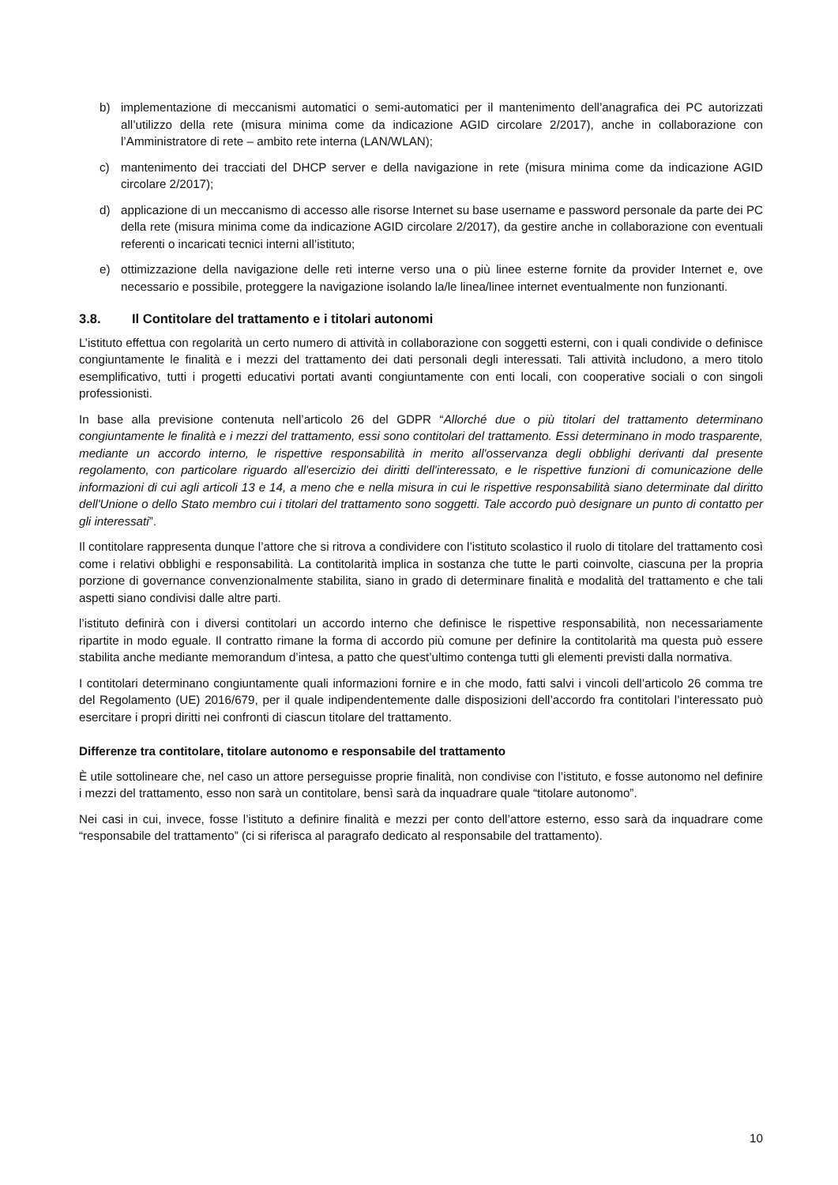b) implementazione di meccanismi automatici o semi-automatici per il mantenimento dell’anagrafica dei PC autorizzati all’utilizzo della rete (misura minima come da indicazione AGID circolare 2/2017), anche in collaborazione con l’Amministratore di rete – ambito rete interna (LAN/WLAN);
c) mantenimento dei tracciati del DHCP server e della navigazione in rete (misura minima come da indicazione AGID circolare 2/2017);
d) applicazione di un meccanismo di accesso alle risorse Internet su base username e password personale da parte dei PC della rete (misura minima come da indicazione AGID circolare 2/2017), da gestire anche in collaborazione con eventuali referenti o incaricati tecnici interni all’istituto;
e) ottimizzazione della navigazione delle reti interne verso una o più linee esterne fornite da provider Internet e, ove necessario e possibile, proteggere la navigazione isolando la/le linea/linee internet eventualmente non funzionanti.
3.8. Il Contitolare del trattamento e i titolari autonomi
L’istituto effettua con regolarità un certo numero di attività in collaborazione con soggetti esterni, con i quali condivide o definisce congiuntamente le finalità e i mezzi del trattamento dei dati personali degli interessati. Tali attività includono, a mero titolo esemplificativo, tutti i progetti educativi portati avanti congiuntamente con enti locali, con cooperative sociali o con singoli professionisti.
In base alla previsione contenuta nell’articolo 26 del GDPR “Allorché due o più titolari del trattamento determinano congiuntamente le finalità e i mezzi del trattamento, essi sono contitolari del trattamento. Essi determinano in modo trasparente, mediante un accordo interno, le rispettive responsabilità in merito all'osservanza degli obblighi derivanti dal presente regolamento, con particolare riguardo all'esercizio dei diritti dell'interessato, e le rispettive funzioni di comunicazione delle informazioni di cui agli articoli 13 e 14, a meno che e nella misura in cui le rispettive responsabilità siano determinate dal diritto dell'Unione o dello Stato membro cui i titolari del trattamento sono soggetti. Tale accordo può designare un punto di contatto per gli interessati”.
Il contitolare rappresenta dunque l’attore che si ritrova a condividere con l’istituto scolastico il ruolo di titolare del trattamento così come i relativi obblighi e responsabilità. La contitolarità implica in sostanza che tutte le parti coinvolte, ciascuna per la propria porzione di governance convenzionalmente stabilita, siano in grado di determinare finalità e modalità del trattamento e che tali aspetti siano condivisi dalle altre parti.
l’istituto definirà con i diversi contitolari un accordo interno che definisce le rispettive responsabilità, non necessariamente ripartite in modo eguale. Il contratto rimane la forma di accordo più comune per definire la contitolarità ma questa può essere stabilita anche mediante memorandum d’intesa, a patto che quest’ultimo contenga tutti gli elementi previsti dalla normativa.
I contitolari determinano congiuntamente quali informazioni fornire e in che modo, fatti salvi i vincoli dell’articolo 26 comma tre del Regolamento (UE) 2016/679, per il quale indipendentemente dalle disposizioni dell’accordo fra contitolari l’interessato può esercitare i propri diritti nei confronti di ciascun titolare del trattamento.
Differenze tra contitolare, titolare autonomo e responsabile del trattamento
È utile sottolineare che, nel caso un attore perseguisse proprie finalità, non condivise con l’istituto, e fosse autonomo nel definire i mezzi del trattamento, esso non sarà un contitolare, bensì sarà da inquadrare quale “titolare autonomo”.
Nei casi in cui, invece, fosse l’istituto a definire finalità e mezzi per conto dell’attore esterno, esso sarà da inquadrare come “responsabile del trattamento” (ci si riferisca al paragrafo dedicato al responsabile del trattamento).
10